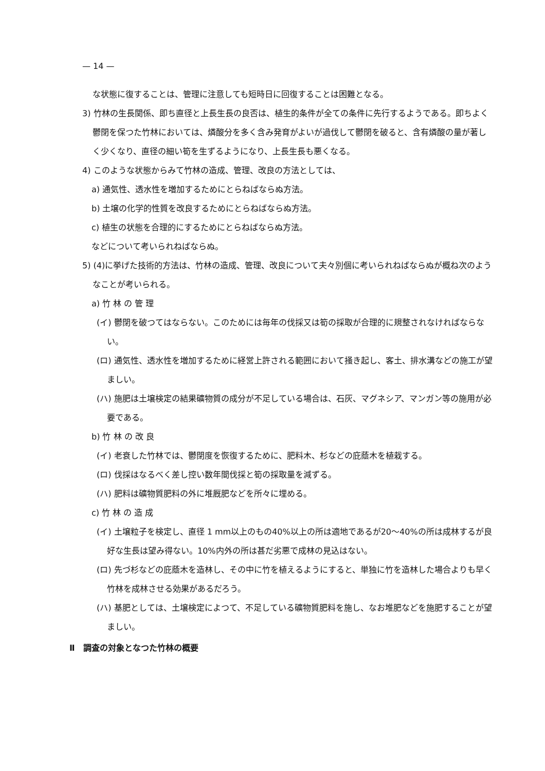— 14 —
な状態に復することは、管理に注意しても短時日に回復することは困難となる。
3) 竹林の生長関係、即ち直径と上長生長の良否は、植生的条件が全ての条件に先行するようである。即ちよく鬱閉を保つた竹林においては、燐酸分を多く含み発育がよいが過伐して鬱閉を破ると、含有燐酸の量が著しく少くなり、直径の細い筍を生ずるようになり、上長生長も悪くなる。
4) このような状態からみて竹林の造成、管理、改良の方法としては、
a) 通気性、透水性を増加するためにとらねばならぬ方法。
b) 土壌の化学的性質を改良するためにとらねばならぬ方法。
c) 植生の状態を合理的にするためにとらねばならぬ方法。
などについて考いられねばならぬ。
5) (4)に挙げた技術的方法は、竹林の造成、管理、改良について夫々別個に考いられねばならぬが概ね次のようなことが考いられる。
a) 竹 林 の 管 理
(イ) 鬱閉を破つてはならない。このためには毎年の伐採又は筍の採取が合理的に規整されなければならない。
(ロ) 通気性、透水性を増加するために経営上許される範囲において掻き起し、客土、排水溝などの施工が望ましい。
(ハ) 施肥は土壌検定の結果礦物質の成分が不足している場合は、石灰、マグネシア、マンガン等の施用が必要である。
b) 竹 林 の 改 良
(イ) 老衰した竹林では、鬱閉度を恢復するために、肥料木、杉などの庇蔭木を植栽する。
(ロ) 伐採はなるべく差し控い数年間伐採と筍の採取量を減ずる。
(ハ) 肥料は礦物質肥料の外に堆厩肥などを所々に埋める。
c) 竹 林 の 造 成
(イ) 土壌粒子を検定し、直径 1 mm以上のもの40%以上の所は適地であるが20〜40%の所は成林するが良好な生長は望み得ない。10%内外の所は甚だ劣悪で成林の見込はない。
(ロ) 先づ杉などの庇蔭木を造林し、その中に竹を植えるようにすると、単独に竹を造林した場合よりも早く竹林を成林させる効果があるだろう。
(ハ) 基肥としては、土壌検定によつて、不足している礦物質肥料を施し、なお堆肥などを施肥することが望ましい。
Ⅱ　調査の対象となつた竹林の概要